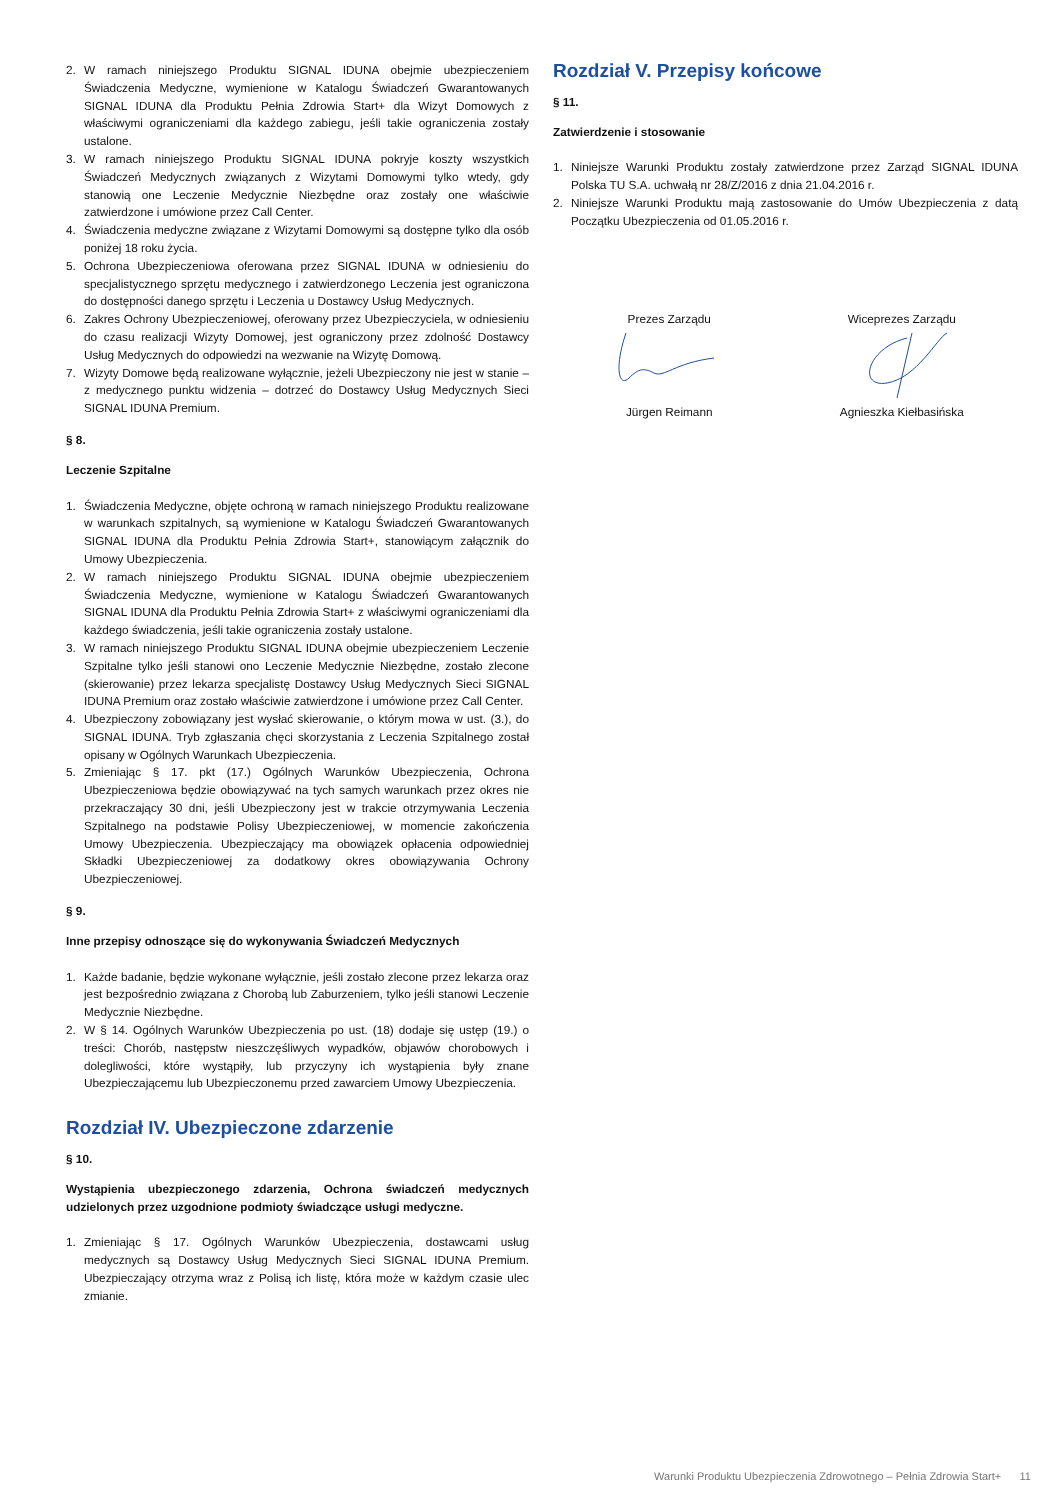2. W ramach niniejszego Produktu SIGNAL IDUNA obejmie ubezpieczeniem Świadczenia Medyczne, wymienione w Katalogu Świadczeń Gwarantowanych SIGNAL IDUNA dla Produktu Pełnia Zdrowia Start+ dla Wizyt Domowych z właściwymi ograniczeniami dla każdego zabiegu, jeśli takie ograniczenia zostały ustalone.
3. W ramach niniejszego Produktu SIGNAL IDUNA pokryje koszty wszystkich Świadczeń Medycznych związanych z Wizytami Domowymi tylko wtedy, gdy stanowią one Leczenie Medycznie Niezbędne oraz zostały one właściwie zatwierdzone i umówione przez Call Center.
4. Świadczenia medyczne związane z Wizytami Domowymi są dostępne tylko dla osób poniżej 18 roku życia.
5. Ochrona Ubezpieczeniowa oferowana przez SIGNAL IDUNA w odniesieniu do specjalistycznego sprzętu medycznego i zatwierdzonego Leczenia jest ograniczona do dostępności danego sprzętu i Leczenia u Dostawcy Usług Medycznych.
6. Zakres Ochrony Ubezpieczeniowej, oferowany przez Ubezpieczyciela, w odniesieniu do czasu realizacji Wizyty Domowej, jest ograniczony przez zdolność Dostawcy Usług Medycznych do odpowiedzi na wezwanie na Wizytę Domową.
7. Wizyty Domowe będą realizowane wyłącznie, jeżeli Ubezpieczony nie jest w stanie – z medycznego punktu widzenia – dotrzeć do Dostawcy Usług Medycznych Sieci SIGNAL IDUNA Premium.
§ 8.
Leczenie Szpitalne
1. Świadczenia Medyczne, objęte ochroną w ramach niniejszego Produktu realizowane w warunkach szpitalnych, są wymienione w Katalogu Świadczeń Gwarantowanych SIGNAL IDUNA dla Produktu Pełnia Zdrowia Start+, stanowiącym załącznik do Umowy Ubezpieczenia.
2. W ramach niniejszego Produktu SIGNAL IDUNA obejmie ubezpieczeniem Świadczenia Medyczne, wymienione w Katalogu Świadczeń Gwarantowanych SIGNAL IDUNA dla Produktu Pełnia Zdrowia Start+ z właściwymi ograniczeniami dla każdego świadczenia, jeśli takie ograniczenia zostały ustalone.
3. W ramach niniejszego Produktu SIGNAL IDUNA obejmie ubezpieczeniem Leczenie Szpitalne tylko jeśli stanowi ono Leczenie Medycznie Niezbędne, zostało zlecone (skierowanie) przez lekarza specjalistę Dostawcy Usług Medycznych Sieci SIGNAL IDUNA Premium oraz zostało właściwie zatwierdzone i umówione przez Call Center.
4. Ubezpieczony zobowiązany jest wysłać skierowanie, o którym mowa w ust. (3.), do SIGNAL IDUNA. Tryb zgłaszania chęci skorzystania z Leczenia Szpitalnego został opisany w Ogólnych Warunkach Ubezpieczenia.
5. Zmieniając § 17. pkt (17.) Ogólnych Warunków Ubezpieczenia, Ochrona Ubezpieczeniowa będzie obowiązywać na tych samych warunkach przez okres nie przekraczający 30 dni, jeśli Ubezpieczony jest w trakcie otrzymywania Leczenia Szpitalnego na podstawie Polisy Ubezpieczeniowej, w momencie zakończenia Umowy Ubezpieczenia. Ubezpieczający ma obowiązek opłacenia odpowiedniej Składki Ubezpieczeniowej za dodatkowy okres obowiązywania Ochrony Ubezpieczeniowej.
§ 9.
Inne przepisy odnoszące się do wykonywania Świadczeń Medycznych
1. Każde badanie, będzie wykonane wyłącznie, jeśli zostało zlecone przez lekarza oraz jest bezpośrednio związana z Chorobą lub Zaburzeniem, tylko jeśli stanowi Leczenie Medycznie Niezbędne.
2. W § 14. Ogólnych Warunków Ubezpieczenia po ust. (18) dodaje się ustęp (19.) o treści: Chorób, następstw nieszczęśliwych wypadków, objawów chorobowych i dolegliwości, które wystąpiły, lub przyczyny ich wystąpienia były znane Ubezpieczającemu lub Ubezpieczonemu przed zawarciem Umowy Ubezpieczenia.
Rozdział IV. Ubezpieczone zdarzenie
§ 10.
Wystąpienia ubezpieczonego zdarzenia, Ochrona świadczeń medycznych udzielonych przez uzgodnione podmioty świadczące usługi medyczne.
1. Zmieniając § 17. Ogólnych Warunków Ubezpieczenia, dostawcami usług medycznych są Dostawcy Usług Medycznych Sieci SIGNAL IDUNA Premium. Ubezpieczający otrzyma wraz z Polisą ich listę, która może w każdym czasie ulec zmianie.
Rozdział V. Przepisy końcowe
§ 11.
Zatwierdzenie i stosowanie
1. Niniejsze Warunki Produktu zostały zatwierdzone przez Zarząd SIGNAL IDUNA Polska TU S.A. uchwałą nr 28/Z/2016 z dnia 21.04.2016 r.
2. Niniejsze Warunki Produktu mają zastosowanie do Umów Ubezpieczenia z datą Początku Ubezpieczenia od 01.05.2016 r.
Prezes Zarządu
Jürgen Reimann
Wiceprezes Zarządu
Agnieszka Kiełbasińska
Warunki Produktu Ubezpieczenia Zdrowotnego – Pełnia Zdrowia Start+ 11